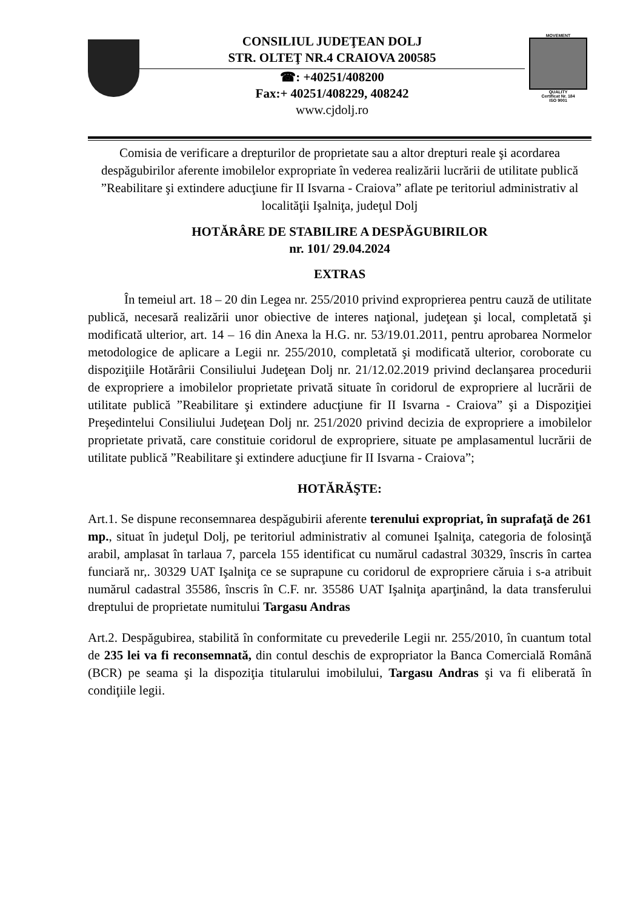CONSILIUL JUDEŢEAN DOLJ
STR. OLTEŢ NR.4 CRAIOVA 200585
☎: +40251/408200
Fax:+ 40251/408229, 408242
www.cjdolj.ro
MOVEMENT
QUALITY
Certificat Nr. 184
ISO 9001
Comisia de verificare a drepturilor de proprietate sau a altor drepturi reale şi acordarea despăgubirilor aferente imobilelor expropriate în vederea realizării lucrării de utilitate publică ”Reabilitare şi extindere aducţiune fir II Isvarna - Craiova” aflate pe teritoriul administrativ al localităţii Işalniţa, judeţul Dolj
HOTĂRÂRE DE STABILIRE A DESPĂGUBIRILOR
nr. 101/ 29.04.2024
EXTRAS
În temeiul art. 18 – 20 din Legea nr. 255/2010 privind exproprierea pentru cauză de utilitate publică, necesară realizării unor obiective de interes naţional, judeţean şi local, completată şi modificată ulterior, art. 14 – 16 din Anexa la H.G. nr. 53/19.01.2011, pentru aprobarea Normelor metodologice de aplicare a Legii nr. 255/2010, completată şi modificată ulterior, coroborate cu dispoziţiile Hotărârii Consiliului Judeţean Dolj nr. 21/12.02.2019 privind declanşarea procedurii de expropriere a imobilelor proprietate privată situate în coridorul de expropriere al lucrării de utilitate publică ”Reabilitare şi extindere aducţiune fir II Isvarna - Craiova” şi a Dispoziţiei Preşedintelui Consiliului Judeţean Dolj nr. 251/2020 privind decizia de expropriere a imobilelor proprietate privată, care constituie coridorul de expropriere, situate pe amplasamentul lucrării de utilitate publică ”Reabilitare şi extindere aducţiune fir II Isvarna - Craiova”;
HOTĂRĂŞTE:
Art.1. Se dispune reconsemnarea despăgubirii aferente terenului expropriat, în suprafaţă de 261 mp., situat în judeţul Dolj, pe teritoriul administrativ al comunei Işalniţa, categoria de folosinţă arabil, amplasat în tarlaua 7, parcela 155 identificat cu numărul cadastral 30329, înscris în cartea funciară nr,. 30329 UAT Işalniţa ce se suprapune cu coridorul de expropriere căruia i s-a atribuit numărul cadastral 35586, înscris în C.F. nr. 35586 UAT Işalniţa aparţinând, la data transferului dreptului de proprietate numitului Targasu Andras
Art.2. Despăgubirea, stabilită în conformitate cu prevederile Legii nr. 255/2010, în cuantum total de 235 lei va fi reconsemnată, din contul deschis de expropriator la Banca Comercială Română (BCR) pe seama şi la dispoziţia titularului imobilului, Targasu Andras şi va fi eliberată în condiţiile legii.